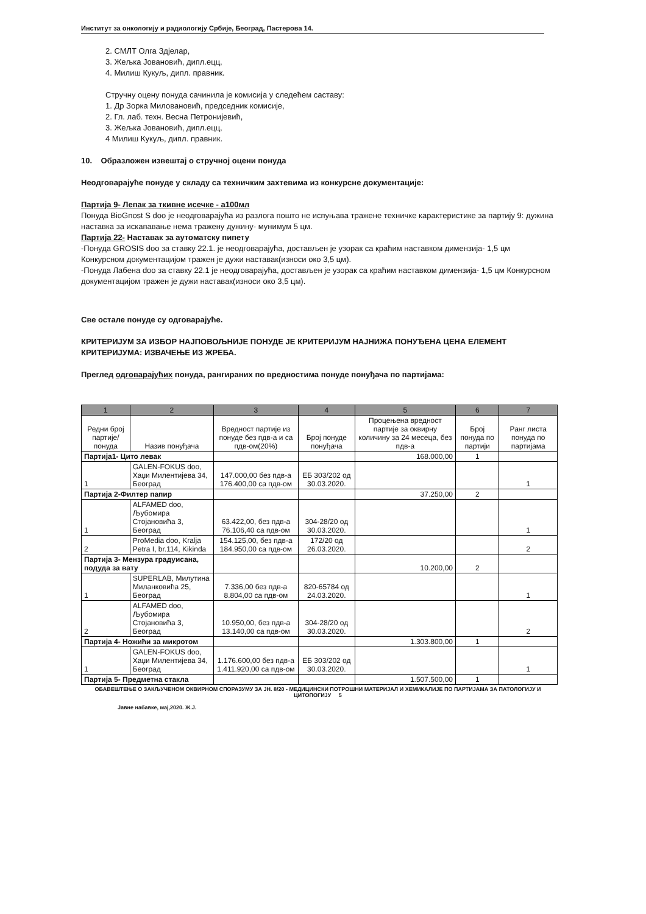Институт за онкологију и радиологију Србије, Београд, Пастерова 14.
2. СМЛТ Олга Здјелар,
3. Жељка Јовановић, дипл.ецц,
4. Милиш Кукуљ, дипл. правник.
Стручну оцену понуда сачинила је комисија у следећем саставу:
1. Др Зорка Миловановић, председник комисије,
2. Гл. лаб. техн. Весна Петронијевић,
3. Жељка Јовановић, дипл.ецц,
4 Милиш Кукуљ, дипл. правник.
10. Образложен извештај о стручној оцени понуда
Неодговарајуће понуде у складу са техничким захтевима из конкурсне документације:
Партија 9- Лепак за ткивне исечке - а100мл
Понуда BioGnost S doo је неодговарајућа из разлога пошто не испуњава тражене техничке карактеристике за партију 9: дужина наставка за искапавање нема тражену дужину- мунимум 5 цм.
Партија 22- Наставак за аутоматску пипету
-Понуда GROSIS doo за ставку 22.1. је неодговарајућа, достављен је узорак са краћим наставком димензија- 1,5 цм Конкурсном документацијом тражен је дужи наставак(износи око 3,5 цм).
-Понуда Лабена doo за ставку 22.1 је неодговарајућа, достављен је узорак са краћим наставком димензија- 1,5 цм Конкурсном документацијом тражен је дужи наставак(износи око 3,5 цм).
Све остале понуде су одговарајуће.
КРИТЕРИЈУМ ЗА ИЗБОР НАЈПОВОЉНИЈЕ ПОНУДЕ ЈЕ КРИТЕРИЈУМ НАЈНИЖА ПОНУЂЕНА ЦЕНА ЕЛЕМЕНТ КРИТЕРИЈУМА: ИЗВАЧЕЊЕ ИЗ ЖРЕБА.
Преглед одговарајућих понуда, рангираних по вредностима понуде понуђача по партијама:
| 1 | 2 | 3 | 4 | 5 | 6 | 7 |
| --- | --- | --- | --- | --- | --- | --- |
| Редни број партије/ понуда | Назив понуђача | Вредност партије из понуде без пдв-а и са пдв-ом(20%) | Број понуде понуђача | Процењена вредност партије за оквирну количину за 24 месеца, без пдв-а | Број понуда по партији | Ранг листа понуда по партијама |
| Партија1- Цито левак | | | | 168.000,00 | 1 | |
| 1 | GALEN-FOKUS doo, Хаџи Милентијева 34, Београд | 147.000,00 без пдв-а 176.400,00 са пдв-ом | ЕБ 303/202 од 30.03.2020. | | | 1 |
| Партија 2-Филтер папир | | | | 37.250,00 | 2 | |
| 1 | ALFAMED doo, Љубомира Стојановића 3, Београд | 63.422,00, без пдв-а 76.106,40 са пдв-ом | 304-28/20 од 30.03.2020. | | | 1 |
| 2 | ProMedia doo, Kralja Petra I, br.114, Kikinda | 154.125,00, без пдв-а 184.950,00 са пдв-ом | 172/20 од 26.03.2020. | | | 2 |
| Партија 3- Мензура градуисана, подуда за вату | | | | 10.200,00 | 2 | |
| 1 | SUPERLAB, Милутина Миланковића 25, Београд | 7.336,00 без пдв-а 8.804,00 са пдв-ом | 820-65784 од 24.03.2020. | | | 1 |
| 2 | ALFAMED doo, Љубомира Стојановића 3, Београд | 10.950,00, без пдв-а 13.140,00 са пдв-ом | 304-28/20 од 30.03.2020. | | | 2 |
| Партија 4- Ножићи за микротом | | | | 1.303.800,00 | 1 | |
| 1 | GALEN-FOKUS doo, Хаџи Милентијева 34, Београд | 1.176.600,00 без пдв-а 1.411.920,00 са пдв-ом | ЕБ 303/202 од 30.03.2020. | | | 1 |
| Партија 5- Предметна стакла | | | | 1.507.500,00 | 1 | |
ОБАВЕШТЕЊЕ О ЗАКЉУЧЕНОМ ОКВИРНОМ СПОРАЗУМУ ЗА ЈН. 8/20 - МЕДИЦИНСКИ ПОТРОШНИ МАТЕРИЈАЛ И ХЕМИКАЛИЈЕ ПО ПАРТИЈАМА ЗА ПАТОЛОГИЈУ И ЦИТОПОГИЈУ 5
Јавне набавке, мај,2020. Ж.Ј.